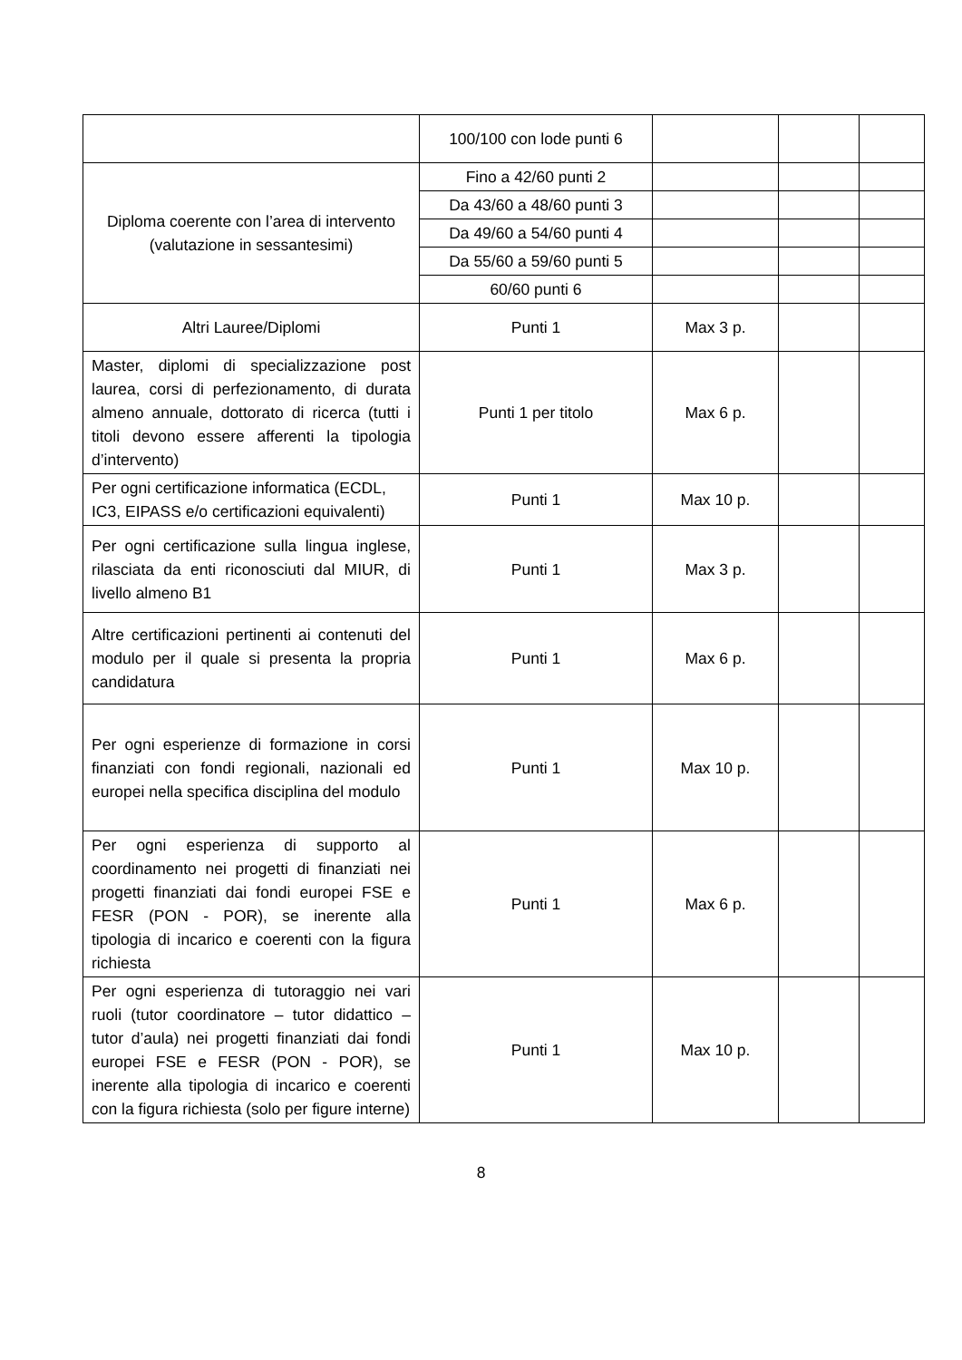| | 100/100 con lode punti 6 | | | |
| Diploma coerente con l’area di intervento (valutazione in sessantesimi) | Fino a 42/60 punti 2 | | | |
| | Da 43/60 a 48/60 punti 3 | | | |
| | Da 49/60 a 54/60 punti 4 | | | |
| | Da 55/60 a 59/60 punti 5 | | | |
| | 60/60 punti 6 | | | |
| Altri Lauree/Diplomi | Punti 1 | Max 3 p. | | |
| Master, diplomi di specializzazione post laurea, corsi di perfezionamento, di durata almeno annuale, dottorato di ricerca (tutti i titoli devono essere afferenti la tipologia d’intervento) | Punti 1 per titolo | Max 6 p. | | |
| Per ogni certificazione informatica (ECDL, IC3, EIPASS e/o certificazioni equivalenti) | Punti 1 | Max 10 p. | | |
| Per ogni certificazione sulla lingua inglese, rilasciata da enti riconosciuti dal MIUR, di livello almeno B1 | Punti 1 | Max 3 p. | | |
| Altre certificazioni pertinenti ai contenuti del modulo per il quale si presenta la propria candidatura | Punti 1 | Max 6 p. | | |
| Per ogni esperienze di formazione in corsi finanziati con fondi regionali, nazionali ed europei nella specifica disciplina del modulo | Punti 1 | Max 10 p. | | |
| Per ogni esperienza di supporto al coordinamento nei progetti di finanziati nei progetti finanziati dai fondi europei FSE e FESR (PON - POR), se inerente alla tipologia di incarico e coerenti con la figura richiesta | Punti 1 | Max 6 p. | | |
| Per ogni esperienza di tutoraggio nei vari ruoli (tutor coordinatore – tutor didattico – tutor d’aula) nei progetti finanziati dai fondi europei FSE e FESR (PON - POR), se inerente alla tipologia di incarico e coerenti con la figura richiesta (solo per figure interne) | Punti 1 | Max 10 p. | | |
8